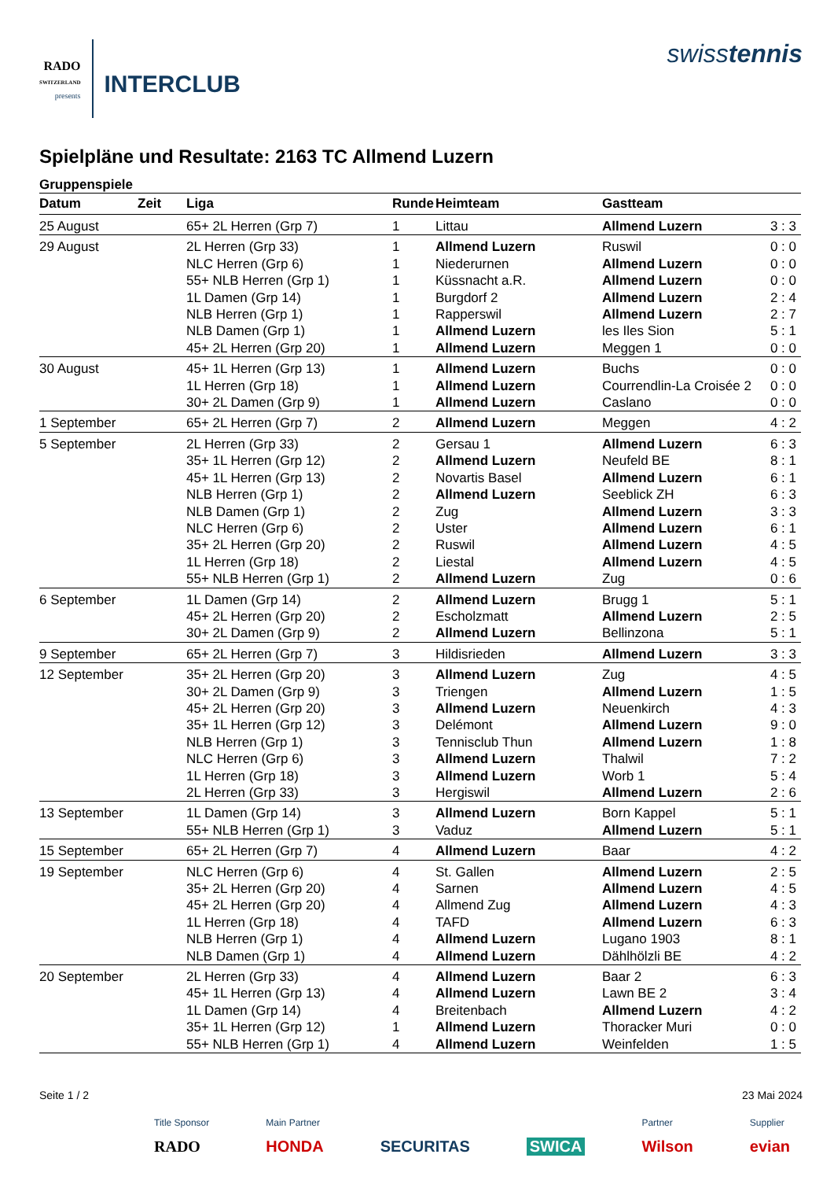RADO
SWITZERLAND
presents
INTERCLUB
swisstennis
Spielpläne und Resultate: 2163 TC Allmend Luzern
Gruppenspiele
| Datum | Zeit | Liga | Runde | Heimteam | Gastteam | |
| --- | --- | --- | --- | --- | --- | --- |
| 25 August | | 65+ 2L Herren (Grp 7) | 1 | Littau | Allmend Luzern | 3 : 3 |
| 29 August | | 2L Herren (Grp 33) | 1 | Allmend Luzern | Ruswil | 0 : 0 |
| | | NLC Herren (Grp 6) | 1 | Niederurnen | Allmend Luzern | 0 : 0 |
| | | 55+ NLB Herren (Grp 1) | 1 | Küssnacht a.R. | Allmend Luzern | 0 : 0 |
| | | 1L Damen (Grp 14) | 1 | Burgdorf 2 | Allmend Luzern | 2 : 4 |
| | | NLB Herren (Grp 1) | 1 | Rapperswil | Allmend Luzern | 2 : 7 |
| | | NLB Damen (Grp 1) | 1 | Allmend Luzern | les Iles Sion | 5 : 1 |
| | | 45+ 2L Herren (Grp 20) | 1 | Allmend Luzern | Meggen 1 | 0 : 0 |
| 30 August | | 45+ 1L Herren (Grp 13) | 1 | Allmend Luzern | Buchs | 0 : 0 |
| | | 1L Herren (Grp 18) | 1 | Allmend Luzern | Courrendlin-La Croisée 2 | 0 : 0 |
| | | 30+ 2L Damen (Grp 9) | 1 | Allmend Luzern | Caslano | 0 : 0 |
| 1 September | | 65+ 2L Herren (Grp 7) | 2 | Allmend Luzern | Meggen | 4 : 2 |
| 5 September | | 2L Herren (Grp 33) | 2 | Gersau 1 | Allmend Luzern | 6 : 3 |
| | | 35+ 1L Herren (Grp 12) | 2 | Allmend Luzern | Neufeld BE | 8 : 1 |
| | | 45+ 1L Herren (Grp 13) | 2 | Novartis Basel | Allmend Luzern | 6 : 1 |
| | | NLB Herren (Grp 1) | 2 | Allmend Luzern | Seeblick ZH | 6 : 3 |
| | | NLB Damen (Grp 1) | 2 | Zug | Allmend Luzern | 3 : 3 |
| | | NLC Herren (Grp 6) | 2 | Uster | Allmend Luzern | 6 : 1 |
| | | 35+ 2L Herren (Grp 20) | 2 | Ruswil | Allmend Luzern | 4 : 5 |
| | | 1L Herren (Grp 18) | 2 | Liestal | Allmend Luzern | 4 : 5 |
| | | 55+ NLB Herren (Grp 1) | 2 | Allmend Luzern | Zug | 0 : 6 |
| 6 September | | 1L Damen (Grp 14) | 2 | Allmend Luzern | Brugg 1 | 5 : 1 |
| | | 45+ 2L Herren (Grp 20) | 2 | Escholzmatt | Allmend Luzern | 2 : 5 |
| | | 30+ 2L Damen (Grp 9) | 2 | Allmend Luzern | Bellinzona | 5 : 1 |
| 9 September | | 65+ 2L Herren (Grp 7) | 3 | Hildisrieden | Allmend Luzern | 3 : 3 |
| 12 September | | 35+ 2L Herren (Grp 20) | 3 | Allmend Luzern | Zug | 4 : 5 |
| | | 30+ 2L Damen (Grp 9) | 3 | Triengen | Allmend Luzern | 1 : 5 |
| | | 45+ 2L Herren (Grp 20) | 3 | Allmend Luzern | Neuenkirch | 4 : 3 |
| | | 35+ 1L Herren (Grp 12) | 3 | Delémont | Allmend Luzern | 9 : 0 |
| | | NLB Herren (Grp 1) | 3 | Tennisclub Thun | Allmend Luzern | 1 : 8 |
| | | NLC Herren (Grp 6) | 3 | Allmend Luzern | Thalwil | 7 : 2 |
| | | 1L Herren (Grp 18) | 3 | Allmend Luzern | Worb 1 | 5 : 4 |
| | | 2L Herren (Grp 33) | 3 | Hergiswil | Allmend Luzern | 2 : 6 |
| 13 September | | 1L Damen (Grp 14) | 3 | Allmend Luzern | Born Kappel | 5 : 1 |
| | | 55+ NLB Herren (Grp 1) | 3 | Vaduz | Allmend Luzern | 5 : 1 |
| 15 September | | 65+ 2L Herren (Grp 7) | 4 | Allmend Luzern | Baar | 4 : 2 |
| 19 September | | NLC Herren (Grp 6) | 4 | St. Gallen | Allmend Luzern | 2 : 5 |
| | | 35+ 2L Herren (Grp 20) | 4 | Sarnen | Allmend Luzern | 4 : 5 |
| | | 45+ 2L Herren (Grp 20) | 4 | Allmend Zug | Allmend Luzern | 4 : 3 |
| | | 1L Herren (Grp 18) | 4 | TAFD | Allmend Luzern | 6 : 3 |
| | | NLB Herren (Grp 1) | 4 | Allmend Luzern | Lugano 1903 | 8 : 1 |
| | | NLB Damen (Grp 1) | 4 | Allmend Luzern | Dählhölzli BE | 4 : 2 |
| 20 September | | 2L Herren (Grp 33) | 4 | Allmend Luzern | Baar 2 | 6 : 3 |
| | | 45+ 1L Herren (Grp 13) | 4 | Allmend Luzern | Lawn BE 2 | 3 : 4 |
| | | 1L Damen (Grp 14) | 4 | Breitenbach | Allmend Luzern | 4 : 2 |
| | | 35+ 1L Herren (Grp 12) | 1 | Allmend Luzern | Thoracker Muri | 0 : 0 |
| | | 55+ NLB Herren (Grp 1) | 4 | Allmend Luzern | Weinfelden | 1 : 5 |
Seite 1 / 2 23 Mai 2024
Title Sponsor
RADO
Main Partner
HONDA
SECURITAS
SWICA
Partner
Wilson
Supplier
evian